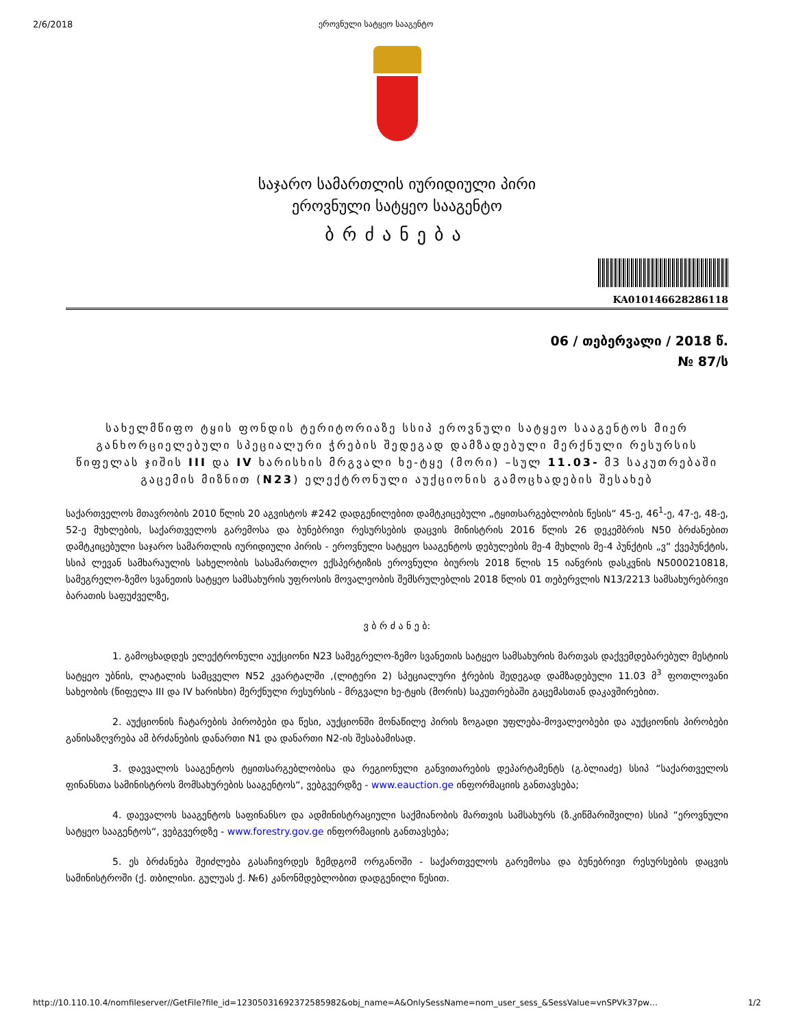2/6/2018 ეროვნული სატყეო სააგენტო
საჯარო სამართლის იურიდიული პირი
ეროვნული სატყეო სააგენტო
ბრძანება
KA010146628286118
06 / თებერვალი / 2018 წ.
№ 87/ს
სახელმწიფო ტყის ფონდის ტერიტორიაზე სსიპ ეროვნული სატყეო სააგენტოს მიერ განხორციელებული სპეციალური ჭრების შედეგად დამზადებული მერქნული რესურსის წიფელას ჯიშის III და IV ხარისხის მრგვალი ხე-ტყე (მორი) –სულ 11.03- მ3 საკუთრებაში გაცემის მიზნით (N23) ელექტრონული აუქციონის გამოცხადების შესახებ
საქართველოს მთავრობის 2010 წლის 20 აგვისტოს #242 დადგენილებით დამტკიცებული „ტყითსარგებლობის წესის“ 45-ე, 46<sup>1</sup>-ე, 47-ე, 48-ე, 52-ე მუხლების, საქართველოს გარემოსა და ბუნებრივი რესურსების დაცვის მინისტრის 2016 წლის 26 დეკემბრის N50 ბრძანებით დამტკიცებული საჯარო სამართლის იურიდიული პირის - ეროვნული სატყეო სააგენტოს დებულების მე-4 მუხლის მე-4 პუნქტის „ვ“ ქვეპუნქტის, სსიპ ლევან სამხარაულის სახელობის სასამართლო ექსპერტიზის ეროვნული ბიუროს 2018 წლის 15 იანვრის დასკვნის N5000210818, სამეგრელო-ზემო სვანეთის სატყეო სამსახურის უფროსის მოვალეობის შემსრულებლის 2018 წლის 01 თებერვლის N13/2213 სამსახურებრივი ბარათის საფუძველზე,
ვ ბ რ ძ ა ნ ე ბ:
1. გამოცხადდეს ელექტრონული აუქციონი N23 სამეგრელო-ზემო სვანეთის სატყეო სამსახურის მართვას დაქვემდებარებულ მესტიის სატყეო უბნის, ლატალის სამცველო N52 კვარტალში ,(ლიტერი 2) სპეციალური ჭრების შედეგად დამზადებული 11.03 მ<sup>3</sup> ფოთლოვანი სახეობის (წიფელა III და IV ხარისხი) მერქნული რესურსის - მრგვალი ხე-ტყის (მორის) საკუთრებაში გაცემასთან დაკავშირებით.
2. აუქციონის ჩატარების პირობები და წესი, აუქციონში მონაწილე პირის ზოგადი უფლება-მოვალეობები და აუქციონის პირობები განისაზღვრება ამ ბრძანების დანართი N1 და დანართი N2-ის შესაბამისად.
3. დაევალოს სააგენტოს ტყითსარგებლობისა და რეგიონული განვითარების დეპარტამენტს (გ.ბლიაძე) სსიპ “საქართველოს ფინანსთა სამინისტროს მომსახურების სააგენტოს“, ვებგვერდზე - www.eauction.ge ინფორმაციის განთავსება;
4. დაევალოს სააგენტოს საფინანსო და ადმინისტრაციული საქმიანობის მართვის სამსახურს (ზ.კიწმარიშვილი) სსიპ “ეროვნული სატყეო სააგენტოს“, ვებგვერდზე - www.forestry.gov.ge ინფორმაციის განთავსება;
5. ეს ბრძანება შეიძლება გასაჩივრდეს ზემდგომ ორგანოში - საქართველოს გარემოსა და ბუნებრივი რესურსების დაცვის სამინისტროში (ქ. თბილისი. გულუას ქ. №6) კანონმდებლობით დადგენილი წესით.
http://10.110.10.4/nomfileserver//GetFile?file_id=1230503169237258598​2&obj_name=A&OnlySessName=nom_user_sess_&SessValue=vnSPVk37pw… 1/2